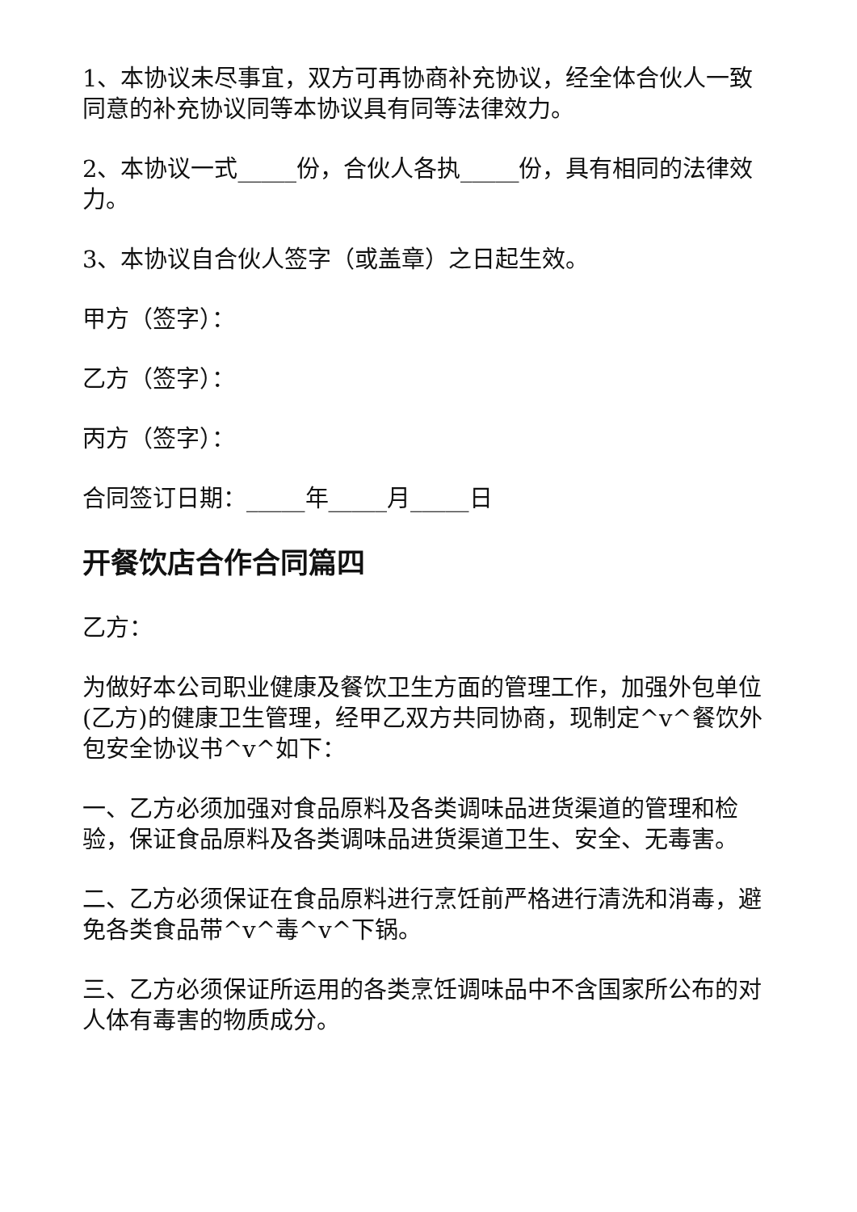1、本协议未尽事宜，双方可再协商补充协议，经全体合伙人一致同意的补充协议同等本协议具有同等法律效力。
2、本协议一式_____份，合伙人各执_____份，具有相同的法律效力。
3、本协议自合伙人签字（或盖章）之日起生效。
甲方（签字）：
乙方（签字）：
丙方（签字）：
合同签订日期：_____年_____月_____日
开餐饮店合作合同篇四
乙方：
为做好本公司职业健康及餐饮卫生方面的管理工作，加强外包单位(乙方)的健康卫生管理，经甲乙双方共同协商，现制定^v^餐饮外包安全协议书^v^如下：
一、乙方必须加强对食品原料及各类调味品进货渠道的管理和检验，保证食品原料及各类调味品进货渠道卫生、安全、无毒害。
二、乙方必须保证在食品原料进行烹饪前严格进行清洗和消毒，避免各类食品带^v^毒^v^下锅。
三、乙方必须保证所运用的各类烹饪调味品中不含国家所公布的对人体有毒害的物质成分。